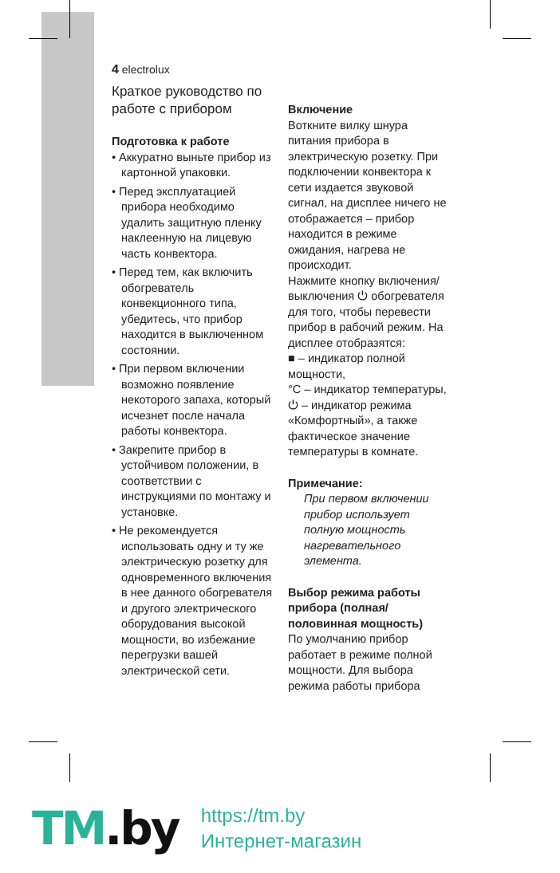4 electrolux
Краткое руководство по работе с прибором
Подготовка к работе
• Аккуратно выньте прибор из картонной упаковки.
• Перед эксплуатацией прибора необходимо удалить защитную пленку наклеенную на лицевую часть конвектора.
• Перед тем, как включить обогреватель конвекционного типа, убедитесь, что прибор находится в выключенном состоянии.
• При первом включении возможно появление некоторого запаха, который исчезнет после начала работы конвектора.
• Закрепите прибор в устойчивом положении, в соответствии с инструкциями по монтажу и установке.
• Не рекомендуется использовать одну и ту же электрическую розетку для одновременного включения в нее данного обогревателя и другого электрического оборудования высокой мощности, во избежание перегрузки вашей электрической сети.
Включение
Воткните вилку шнура питания прибора в электрическую розетку. При подключении конвектора к сети издается звуковой сигнал, на дисплее ничего не отображается – прибор находится в режиме ожидания, нагрева не происходит.
Нажмите кнопку включения/выключения ⏻ обогревателя для того, чтобы перевести прибор в рабочий режим. На дисплее отобразятся:
■ – индикатор полной мощности,
°C – индикатор температуры,
⏻ – индикатор режима «Комфортный», а также фактическое значение температуры в комнате.
Примечание:
При первом включении прибор использует полную мощность нагревательного элемента.
Выбор режима работы прибора (полная/половинная мощность)
По умолчанию прибор работает в режиме полной мощности. Для выбора режима работы прибора
TM.by
https://tm.by
Интернет-магазин